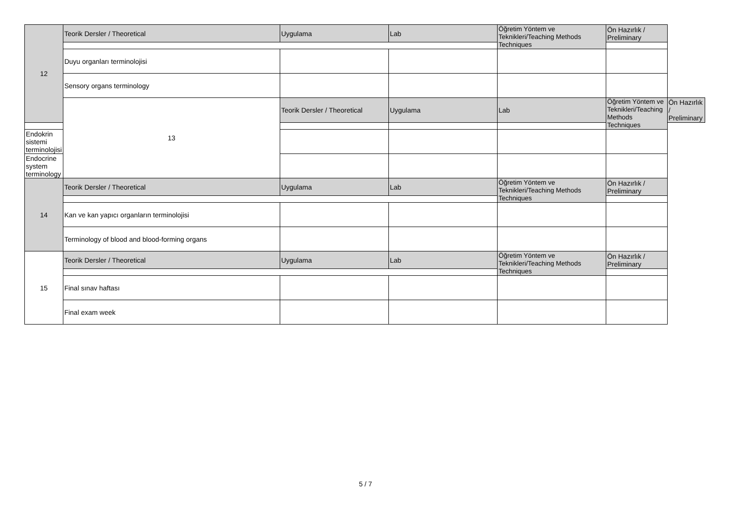| 12 | Teorik Dersler / Theoretical | Uygulama | Lab | Öğretim Yöntem ve Teknikleri/Teaching Methods Techniques | Ön Hazırlık / Preliminary | |
| | Duyu organları terminolojisi | | | | | |
| | Sensory organs terminology | | | | | |
| | 13 | Teorik Dersler / Theoretical | Uygulama | Lab | Öğretim Yöntem ve Teknikleri/Teaching Methods Techniques | Ön Hazırlık / Preliminary |
| Endokrin sistemi terminolojisi | | | | | | |
| Endocrine system terminology | | | | | | |
| 14 | Teorik Dersler / Theoretical | Uygulama | Lab | Öğretim Yöntem ve Teknikleri/Teaching Methods Techniques | Ön Hazırlık / Preliminary | |
| | Kan ve kan yapıcı organların terminolojisi | | | | | |
| | Terminology of blood and blood-forming organs | | | | | |
| 15 | Teorik Dersler / Theoretical | Uygulama | Lab | Öğretim Yöntem ve Teknikleri/Teaching Methods Techniques | Ön Hazırlık / Preliminary | |
| | Final sınav haftası | | | | | |
| | Final exam week | | | | | |
5 / 7